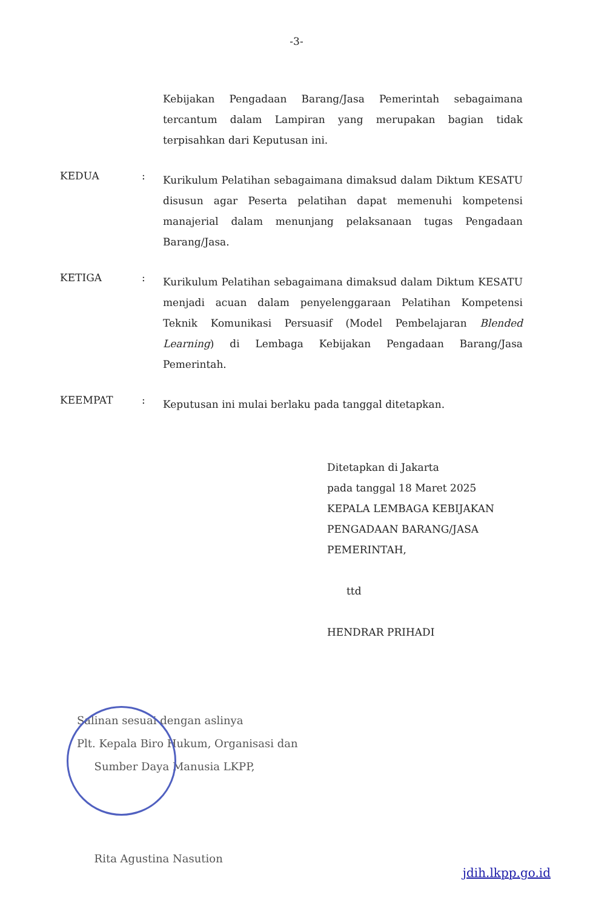-3-
Kebijakan Pengadaan Barang/Jasa Pemerintah sebagaimana tercantum dalam Lampiran yang merupakan bagian tidak terpisahkan dari Keputusan ini.
KEDUA :
Kurikulum Pelatihan sebagaimana dimaksud dalam Diktum KESATU disusun agar Peserta pelatihan dapat memenuhi kompetensi manajerial dalam menunjang pelaksanaan tugas Pengadaan Barang/Jasa.
KETIGA :
Kurikulum Pelatihan sebagaimana dimaksud dalam Diktum KESATU menjadi acuan dalam penyelenggaraan Pelatihan Kompetensi Teknik Komunikasi Persuasif (Model Pembelajaran Blended Learning) di Lembaga Kebijakan Pengadaan Barang/Jasa Pemerintah.
KEEMPAT :
Keputusan ini mulai berlaku pada tanggal ditetapkan.
Ditetapkan di Jakarta
pada tanggal 18 Maret 2025
KEPALA LEMBAGA KEBIJAKAN
PENGADAAN BARANG/JASA
PEMERINTAH,
ttd
HENDRAR PRIHADI
Salinan sesuai dengan aslinya
Plt. Kepala Biro Hukum, Organisasi dan
Sumber Daya Manusia LKPP,
Rita Agustina Nasution
jdih.lkpp.go.id